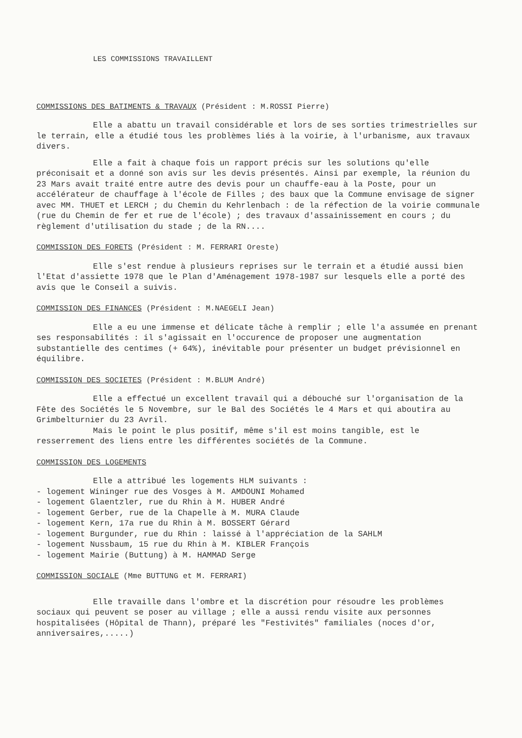LES COMMISSIONS TRAVAILLENT
COMMISSIONS DES BATIMENTS & TRAVAUX (Président : M.ROSSI Pierre)
Elle a abattu un travail considérable et lors de ses sorties trimestrielles sur le terrain, elle a étudié tous les problèmes liés à la voirie, à l'urbanisme, aux travaux divers.
Elle a fait à chaque fois un rapport précis sur les solutions qu'elle préconisait et a donné son avis sur les devis présentés. Ainsi par exemple, la réunion du 23 Mars avait traité entre autre des devis pour un chauffe-eau à la Poste, pour un accélérateur de chauffage à l'école de Filles ; des baux que la Commune envisage de signer avec MM. THUET et LERCH ; du Chemin du Kehrlenbach : de la réfection de la voirie communale (rue du Chemin de fer et rue de l'école) ; des travaux d'assainissement en cours ; du règlement d'utilisation du stade ; de la RN....
COMMISSION DES FORETS (Président : M. FERRARI Oreste)
Elle s'est rendue à plusieurs reprises sur le terrain et a étudié aussi bien l'Etat d'assiette 1978 que le Plan d'Aménagement 1978-1987 sur lesquels elle a porté des avis que le Conseil a suivis.
COMMISSION DES FINANCES (Président : M.NAEGELI Jean)
Elle a eu une immense et délicate tâche à remplir ; elle l'a assumée en prenant ses responsabilités : il s'agissait en l'occurence de proposer une augmentation substantielle des centimes (+ 64%), inévitable pour présenter un budget prévisionnel en équilibre.
COMMISSION DES SOCIETES (Président : M.BLUM André)
Elle a effectué un excellent travail qui a débouché sur l'organisation de la Fête des Sociétés le 5 Novembre, sur le Bal des Sociétés le 4 Mars et qui aboutira au Grimbelturnier du 23 Avril.
Mais le point le plus positif, même s'il est moins tangible, est le resserrement des liens entre les différentes sociétés de la Commune.
COMMISSION DES LOGEMENTS
Elle a attribué les logements HLM suivants :
- logement Wininger rue des Vosges à M. AMDOUNI Mohamed
- logement Glaentzler, rue du Rhin à M. HUBER André
- logement Gerber, rue de la Chapelle à M. MURA Claude
- logement Kern, 17a rue du Rhin à M. BOSSERT Gérard
- logement Burgunder, rue du Rhin : laissé à l'appréciation de la SAHLM
- logement Nussbaum, 15 rue du Rhin à M. KIBLER François
- logement Mairie (Buttung) à M. HAMMAD Serge
COMMISSION SOCIALE (Mme BUTTUNG et M. FERRARI)
Elle travaille dans l'ombre et la discrétion pour résoudre les problèmes sociaux qui peuvent se poser au village ; elle a aussi rendu visite aux personnes hospitalisées (Hôpital de Thann), préparé les "Festivités" familiales (noces d'or, anniversaires,.....)